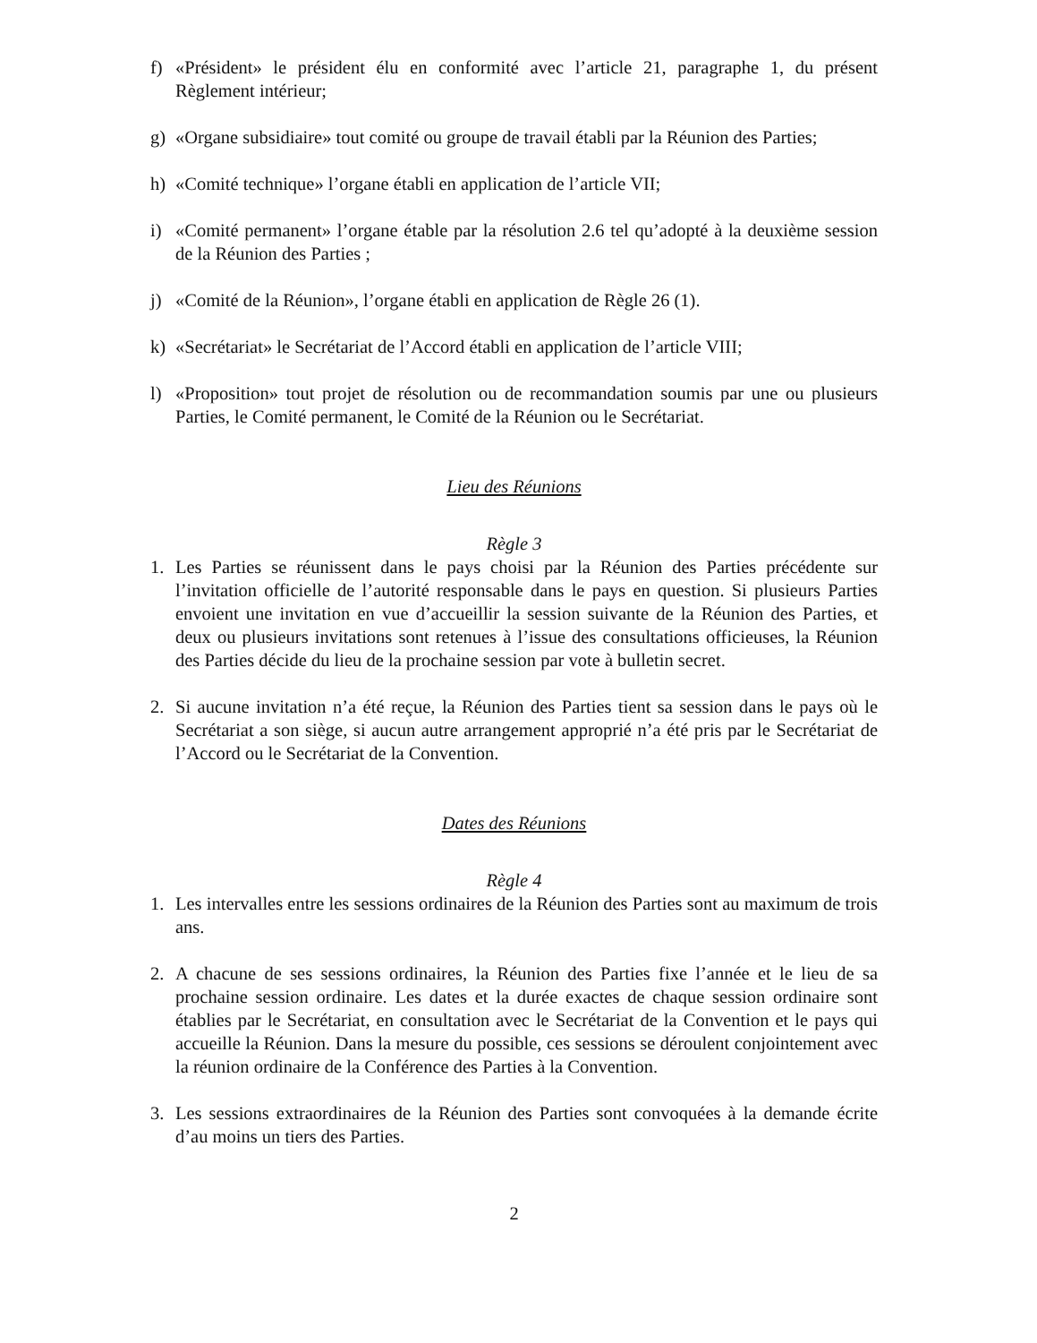f) «Président» le président élu en conformité avec l’article 21, paragraphe 1, du présent Règlement intérieur;
g) «Organe subsidiaire» tout comité ou groupe de travail établi par la Réunion des Parties;
h) «Comité technique» l’organe établi en application de l’article VII;
i) «Comité permanent» l’organe étable par la résolution 2.6 tel qu’adopté à la deuxième session de la Réunion des Parties ;
j) «Comité de la Réunion», l’organe établi en application de Règle 26 (1).
k) «Secrétariat» le Secrétariat de l’Accord établi en application de l’article VIII;
l) «Proposition» tout projet de résolution ou de recommandation soumis par une ou plusieurs Parties, le Comité permanent, le Comité de la Réunion ou le Secrétariat.
Lieu des Réunions
Règle 3
1. Les Parties se réunissent dans le pays choisi par la Réunion des Parties précédente sur l’invitation officielle de l’autorité responsable dans le pays en question. Si plusieurs Parties envoient une invitation en vue d’accueillir la session suivante de la Réunion des Parties, et deux ou plusieurs invitations sont retenues à l’issue des consultations officieuses, la Réunion des Parties décide du lieu de la prochaine session par vote à bulletin secret.
2. Si aucune invitation n’a été reçue, la Réunion des Parties tient sa session dans le pays où le Secrétariat a son siège, si aucun autre arrangement approprié n’a été pris par le Secrétariat de l’Accord ou le Secrétariat de la Convention.
Dates des Réunions
Règle 4
1. Les intervalles entre les sessions ordinaires de la Réunion des Parties sont au maximum de trois ans.
2. A chacune de ses sessions ordinaires, la Réunion des Parties fixe l’année et le lieu de sa prochaine session ordinaire. Les dates et la durée exactes de chaque session ordinaire sont établies par le Secrétariat, en consultation avec le Secrétariat de la Convention et le pays qui accueille la Réunion. Dans la mesure du possible, ces sessions se déroulent conjointement avec la réunion ordinaire de la Conférence des Parties à la Convention.
3. Les sessions extraordinaires de la Réunion des Parties sont convoquées à la demande écrite d’au moins un tiers des Parties.
2